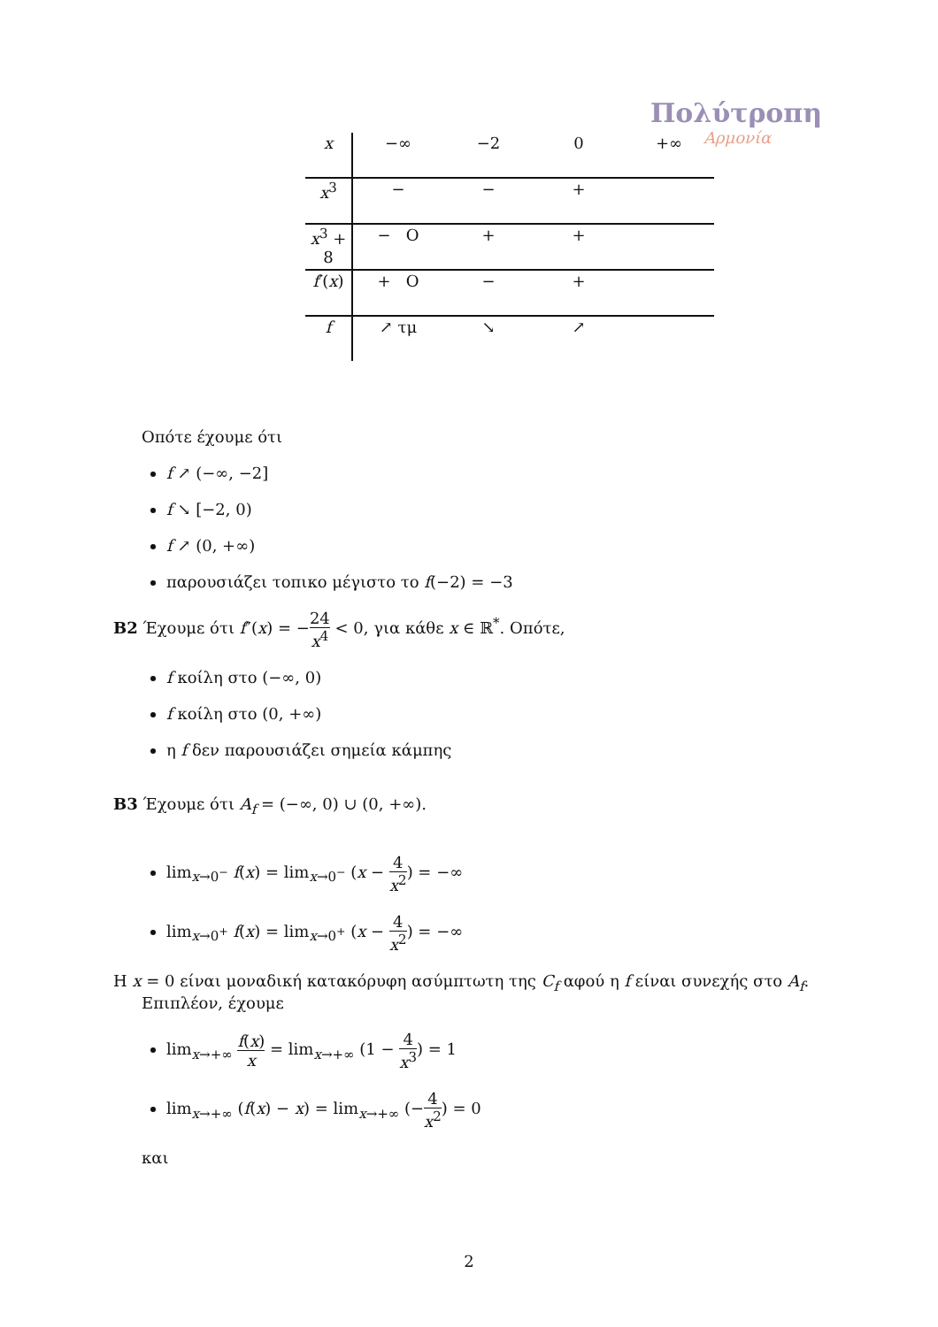Πολύτροπη
Αρμονία
| x | −∞ | −2 | 0 | +∞ |
| x<sup>3</sup> | − | − | + | |
| x<sup>3</sup> + 8 | − O | + | + | |
| f ′( x ) | + O | − | + | |
| f | ↗ τμ | ↘ | ↗ | |
Οπότε έχουμε ότι
f ↗ (−∞, −2]
f ↘ [−2, 0)
f ↗ (0, +∞)
παρουσιάζει τοπικο μέγιστο το f(−2) = −3
B2 Έχουμε ότι f″(x) = −24 x<sup>4</sup> < 0, για κάθε x ∈ ℝ<sup>*</sup>. Οπότε,
f κοίλη στο (−∞, 0)
f κοίλη στο (0, +∞)
η f δεν παρουσιάζει σημεία κάμπης
B3 Έχουμε ότι A<sub>f</sub> = (−∞, 0) ∪ (0, +∞).
lim<sub>x→0<sup>−</sup></sub> f(x) = lim<sub>x→0<sup>−</sup></sub> (x − 4 x<sup>2</sup>) = −∞
lim<sub>x→0<sup>+</sup></sub> f(x) = lim<sub>x→0<sup>+</sup></sub> (x − 4 x<sup>2</sup>) = −∞
Η x = 0 είναι μοναδική κατακόρυφη ασύμπτωτη της C<sub>f</sub> αφού η f είναι συνεχής στο A<sub>f</sub>.
Επιπλέον, έχουμε
lim<sub>x→+∞</sub> f(x) x = lim<sub>x→+∞</sub> (1 − 4 x<sup>3</sup>) = 1
lim<sub>x→+∞</sub> (f(x) − x) = lim<sub>x→+∞</sub> (−4 x<sup>2</sup>) = 0
και
2